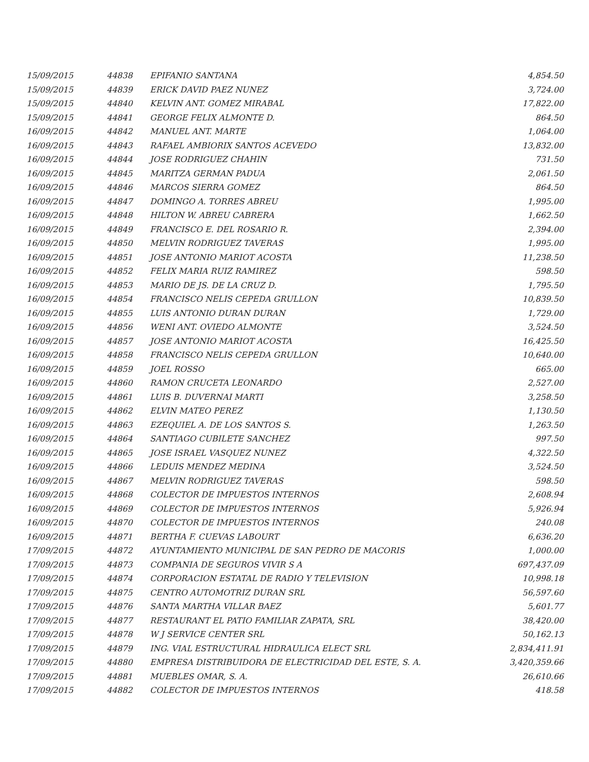| 15/09/2015 | 44838 | EPIFANIO SANTANA | 4,854.50 |
| 15/09/2015 | 44839 | ERICK DAVID PAEZ NUNEZ | 3,724.00 |
| 15/09/2015 | 44840 | KELVIN ANT. GOMEZ MIRABAL | 17,822.00 |
| 15/09/2015 | 44841 | GEORGE FELIX ALMONTE D. | 864.50 |
| 16/09/2015 | 44842 | MANUEL ANT. MARTE | 1,064.00 |
| 16/09/2015 | 44843 | RAFAEL AMBIORIX SANTOS ACEVEDO | 13,832.00 |
| 16/09/2015 | 44844 | JOSE RODRIGUEZ CHAHIN | 731.50 |
| 16/09/2015 | 44845 | MARITZA GERMAN PADUA | 2,061.50 |
| 16/09/2015 | 44846 | MARCOS SIERRA GOMEZ | 864.50 |
| 16/09/2015 | 44847 | DOMINGO A. TORRES ABREU | 1,995.00 |
| 16/09/2015 | 44848 | HILTON W. ABREU CABRERA | 1,662.50 |
| 16/09/2015 | 44849 | FRANCISCO E. DEL ROSARIO R. | 2,394.00 |
| 16/09/2015 | 44850 | MELVIN RODRIGUEZ TAVERAS | 1,995.00 |
| 16/09/2015 | 44851 | JOSE ANTONIO MARIOT ACOSTA | 11,238.50 |
| 16/09/2015 | 44852 | FELIX MARIA RUIZ RAMIREZ | 598.50 |
| 16/09/2015 | 44853 | MARIO DE JS. DE LA CRUZ D. | 1,795.50 |
| 16/09/2015 | 44854 | FRANCISCO NELIS CEPEDA GRULLON | 10,839.50 |
| 16/09/2015 | 44855 | LUIS ANTONIO DURAN DURAN | 1,729.00 |
| 16/09/2015 | 44856 | WENI ANT. OVIEDO ALMONTE | 3,524.50 |
| 16/09/2015 | 44857 | JOSE ANTONIO MARIOT ACOSTA | 16,425.50 |
| 16/09/2015 | 44858 | FRANCISCO NELIS CEPEDA GRULLON | 10,640.00 |
| 16/09/2015 | 44859 | JOEL ROSSO | 665.00 |
| 16/09/2015 | 44860 | RAMON CRUCETA LEONARDO | 2,527.00 |
| 16/09/2015 | 44861 | LUIS B. DUVERNAI MARTI | 3,258.50 |
| 16/09/2015 | 44862 | ELVIN MATEO PEREZ | 1,130.50 |
| 16/09/2015 | 44863 | EZEQUIEL A. DE LOS SANTOS S. | 1,263.50 |
| 16/09/2015 | 44864 | SANTIAGO CUBILETE SANCHEZ | 997.50 |
| 16/09/2015 | 44865 | JOSE ISRAEL VASQUEZ NUNEZ | 4,322.50 |
| 16/09/2015 | 44866 | LEDUIS MENDEZ MEDINA | 3,524.50 |
| 16/09/2015 | 44867 | MELVIN RODRIGUEZ TAVERAS | 598.50 |
| 16/09/2015 | 44868 | COLECTOR DE IMPUESTOS INTERNOS | 2,608.94 |
| 16/09/2015 | 44869 | COLECTOR DE IMPUESTOS INTERNOS | 5,926.94 |
| 16/09/2015 | 44870 | COLECTOR DE IMPUESTOS INTERNOS | 240.08 |
| 16/09/2015 | 44871 | BERTHA F. CUEVAS LABOURT | 6,636.20 |
| 17/09/2015 | 44872 | AYUNTAMIENTO MUNICIPAL DE SAN PEDRO DE MACORIS | 1,000.00 |
| 17/09/2015 | 44873 | COMPANIA DE SEGUROS VIVIR S A | 697,437.09 |
| 17/09/2015 | 44874 | CORPORACION ESTATAL DE RADIO Y TELEVISION | 10,998.18 |
| 17/09/2015 | 44875 | CENTRO AUTOMOTRIZ DURAN SRL | 56,597.60 |
| 17/09/2015 | 44876 | SANTA MARTHA VILLAR BAEZ | 5,601.77 |
| 17/09/2015 | 44877 | RESTAURANT EL PATIO FAMILIAR ZAPATA, SRL | 38,420.00 |
| 17/09/2015 | 44878 | W J SERVICE CENTER SRL | 50,162.13 |
| 17/09/2015 | 44879 | ING. VIAL ESTRUCTURAL HIDRAULICA ELECT SRL | 2,834,411.91 |
| 17/09/2015 | 44880 | EMPRESA DISTRIBUIDORA DE ELECTRICIDAD DEL ESTE, S. A. | 3,420,359.66 |
| 17/09/2015 | 44881 | MUEBLES OMAR, S. A. | 26,610.66 |
| 17/09/2015 | 44882 | COLECTOR DE IMPUESTOS INTERNOS | 418.58 |